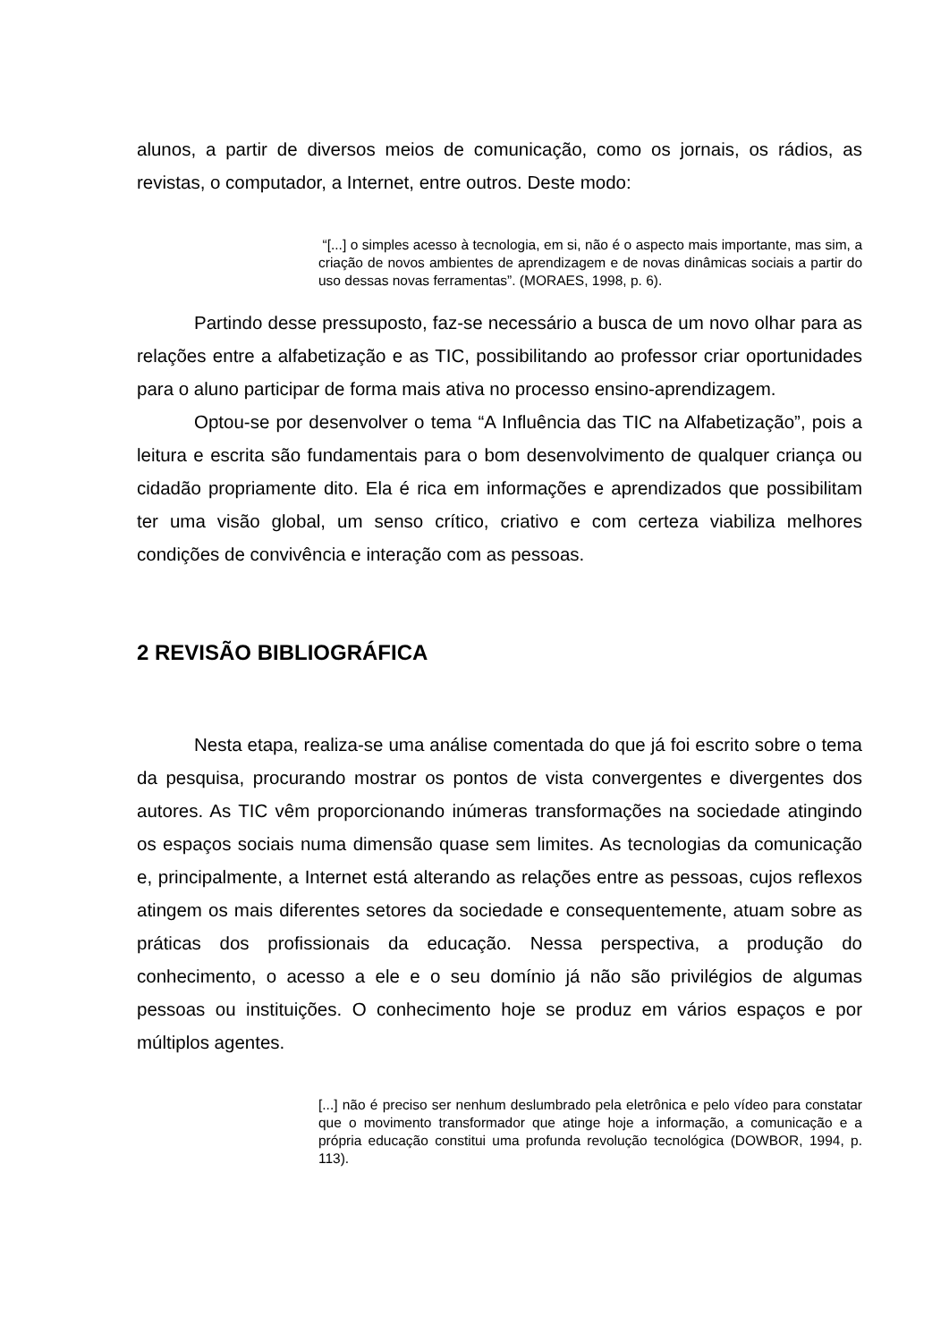alunos, a partir de diversos meios de comunicação, como os jornais, os rádios, as revistas, o computador, a Internet, entre outros. Deste modo:
“[...] o simples acesso à tecnologia, em si, não é o aspecto mais importante, mas sim, a criação de novos ambientes de aprendizagem e de novas dinâmicas sociais a partir do uso dessas novas ferramentas”. (MORAES, 1998, p. 6).
Partindo desse pressuposto, faz-se necessário a busca de um novo olhar para as relações entre a alfabetização e as TIC, possibilitando ao professor criar oportunidades para o aluno participar de forma mais ativa no processo ensino-aprendizagem.
Optou-se por desenvolver o tema “A Influência das TIC na Alfabetização”, pois a leitura e escrita são fundamentais para o bom desenvolvimento de qualquer criança ou cidadão propriamente dito. Ela é rica em informações e aprendizados que possibilitam ter uma visão global, um senso crítico, criativo e com certeza viabiliza melhores condições de convivência e interação com as pessoas.
2 REVISÃO BIBLIOGRÁFICA
Nesta etapa, realiza-se uma análise comentada do que já foi escrito sobre o tema da pesquisa, procurando mostrar os pontos de vista convergentes e divergentes dos autores. As TIC vêm proporcionando inúmeras transformações na sociedade atingindo os espaços sociais numa dimensão quase sem limites. As tecnologias da comunicação e, principalmente, a Internet está alterando as relações entre as pessoas, cujos reflexos atingem os mais diferentes setores da sociedade e consequentemente, atuam sobre as práticas dos profissionais da educação. Nessa perspectiva, a produção do conhecimento, o acesso a ele e o seu domínio já não são privilégios de algumas pessoas ou instituições. O conhecimento hoje se produz em vários espaços e por múltiplos agentes.
[...] não é preciso ser nenhum deslumbrado pela eletrônica e pelo vídeo para constatar que o movimento transformador que atinge hoje a informação, a comunicação e a própria educação constitui uma profunda revolução tecnológica (DOWBOR, 1994, p. 113).